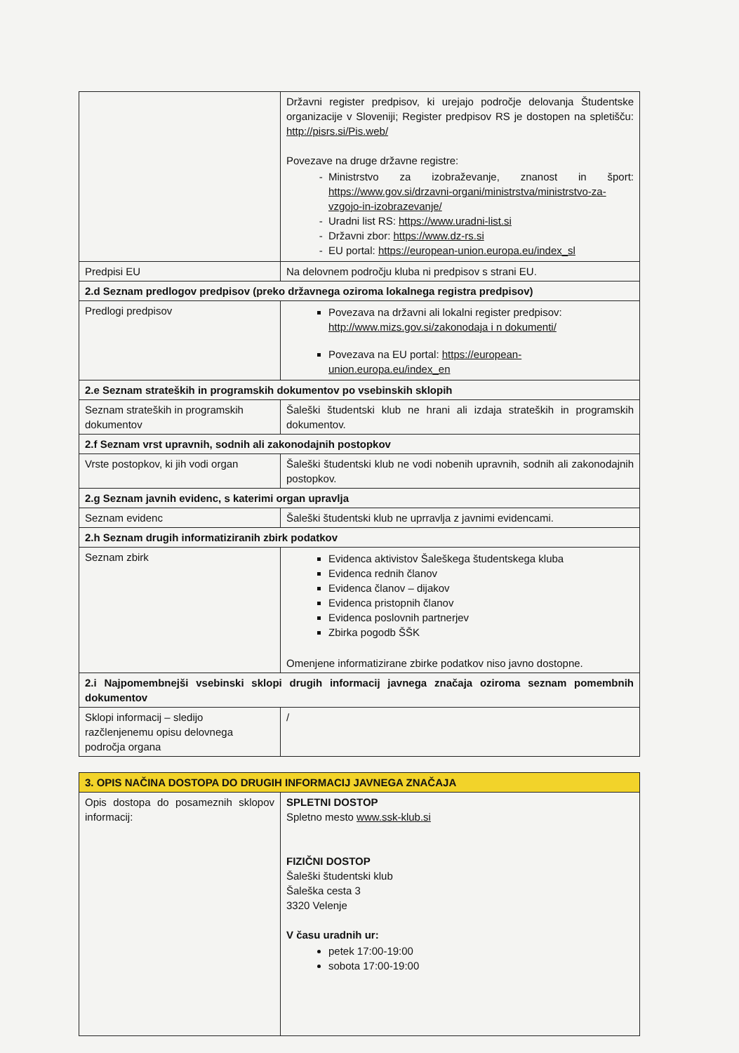| | Državni register predpisov, ki urejajo področje delovanja Študentske organizacije v Sloveniji; Register predpisov RS je dostopen na spletišču: http://pisrs.si/Pis.web/ Povezave na druge državne registre: Ministrstvo za izobraževanje, znanost in šport: https://www.gov.si/drzavni-organi/ministrstva/ministrstvo-za-vzgojo-in-izobrazevanje/ Uradni list RS: https://www.uradni-list.si Državni zbor: https://www.dz-rs.si EU portal: https://european-union.europa.eu/index_sl |
| Predpisi EU | Na delovnem področju kluba ni predpisov s strani EU. |
| 2.d Seznam predlogov predpisov (preko državnega oziroma lokalnega registra predpisov) | |
| Predlogi predpisov | Povezava na državni ali lokalni register predpisov: http://www.mizs.gov.si/zakonodaja i n dokumenti/ Povezava na EU portal: https://european-union.europa.eu/index_en |
| 2.e Seznam strateških in programskih dokumentov po vsebinskih sklopih | |
| Seznam strateških in programskih dokumentov | Šaleški študentski klub ne hrani ali izdaja strateških in programskih dokumentov. |
| 2.f Seznam vrst upravnih, sodnih ali zakonodajnih postopkov | |
| Vrste postopkov, ki jih vodi organ | Šaleški študentski klub ne vodi nobenih upravnih, sodnih ali zakonodajnih postopkov. |
| 2.g Seznam javnih evidenc, s katerimi organ upravlja | |
| Seznam evidenc | Šaleški študentski klub ne uprravlja z javnimi evidencami. |
| 2.h Seznam drugih informatiziranih zbirk podatkov | |
| Seznam zbirk | Evidenca aktivistov Šaleškega študentskega kluba Evidenca rednih članov Evidenca članov – dijakov Evidenca pristopnih članov Evidenca poslovnih partnerjev Zbirka pogodb ŠŠK Omenjene informatizirane zbirke podatkov niso javno dostopne. |
| 2.i Najpomembnejši vsebinski sklopi drugih informacij javnega značaja oziroma seznam pomembnih dokumentov | |
| Sklopi informacij – sledijo razčlenjenemu opisu delovnega področja organa | / |
| 3. OPIS NAČINA DOSTOPA DO DRUGIH INFORMACIJ JAVNEGA ZNAČAJA | |
| Opis dostopa do posameznih sklopov informacij: | SPLETNI DOSTOP Spletno mesto www.ssk-klub.si FIZIČNI DOSTOP Šaleški študentski klub Šaleška cesta 3 3320 Velenje V času uradnih ur: petek 17:00-19:00 sobota 17:00-19:00 |